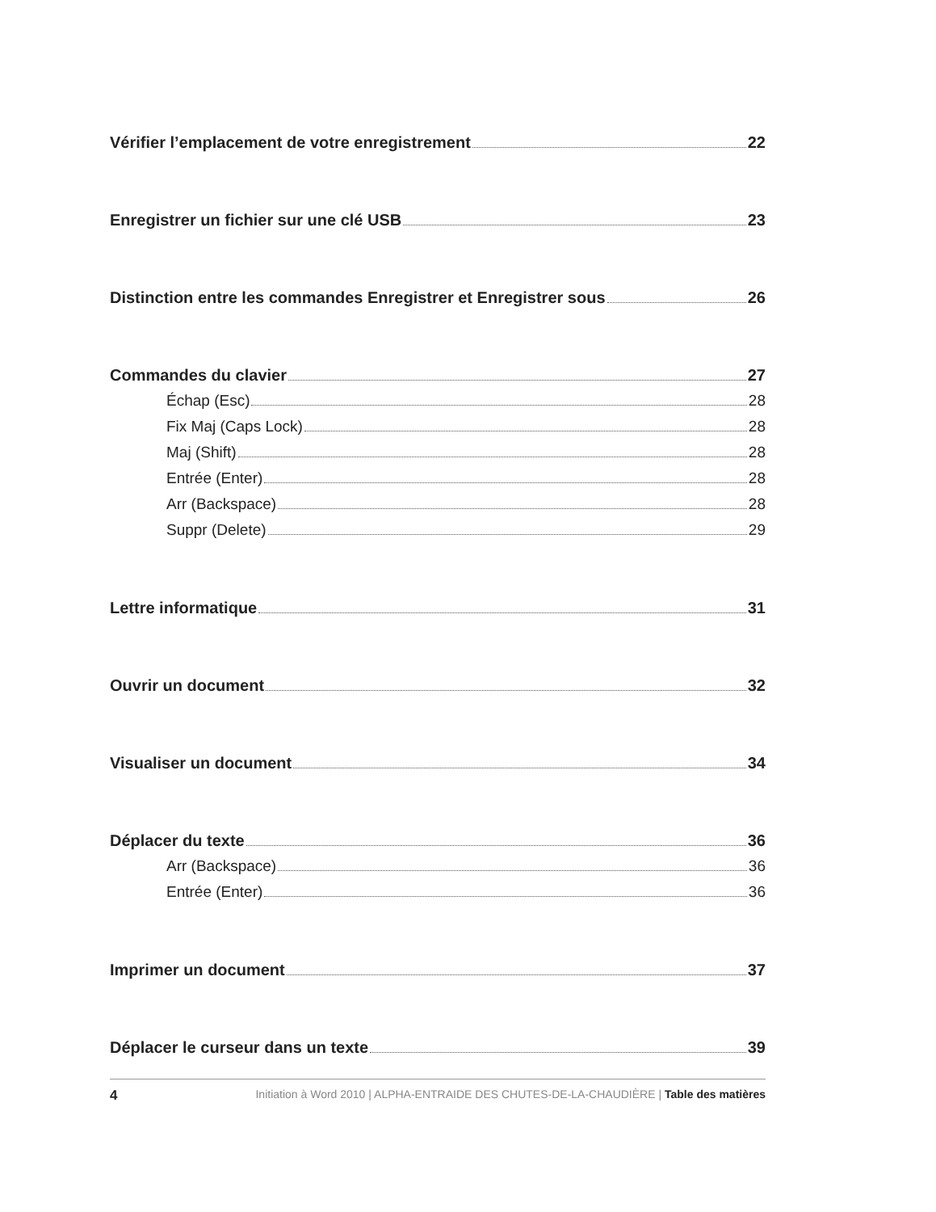Vérifier l’emplacement de votre enregistrement 22
Enregistrer un fichier sur une clé USB 23
Distinction entre les commandes Enregistrer et Enregistrer sous 26
Commandes du clavier 27
Échap (Esc) 28
Fix Maj (Caps Lock) 28
Maj (Shift) 28
Entrée (Enter) 28
Arr (Backspace) 28
Suppr (Delete) 29
Lettre informatique 31
Ouvrir un document 32
Visualiser un document 34
Déplacer du texte 36
Arr (Backspace) 36
Entrée (Enter) 36
Imprimer un document 37
Déplacer le curseur dans un texte 39
4 Initiation à Word 2010 | ALPHA-ENTRAIDE DES CHUTES-DE-LA-CHAUDIÈRE | Table des matières